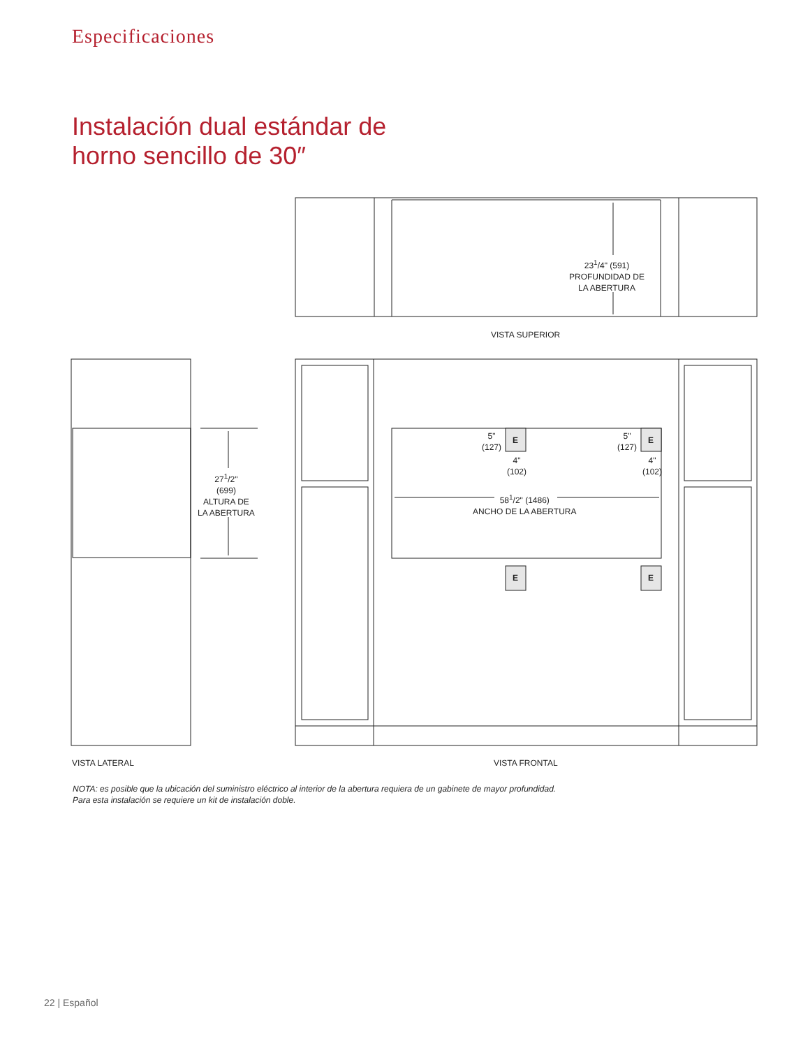Especificaciones
Instalación dual estándar de
horno sencillo de 30″
23<sup>1</sup>/4" (591)
PROFUNDIDAD DE
LA ABERTURA
VISTA SUPERIOR
27<sup>1</sup>/2"
(699)
ALTURA DE
LA ABERTURA
5"
(127)
E
4"
(102)
5"
(127)
E
4"
(102)
58<sup>1</sup>/2" (1486)
ANCHO DE LA ABERTURA
E E
VISTA LATERAL VISTA FRONTAL
NOTA: es posible que la ubicación del suministro eléctrico al interior de la abertura requiera de un gabinete de mayor profundidad.
Para esta instalación se requiere un kit de instalación doble.
22 | Español